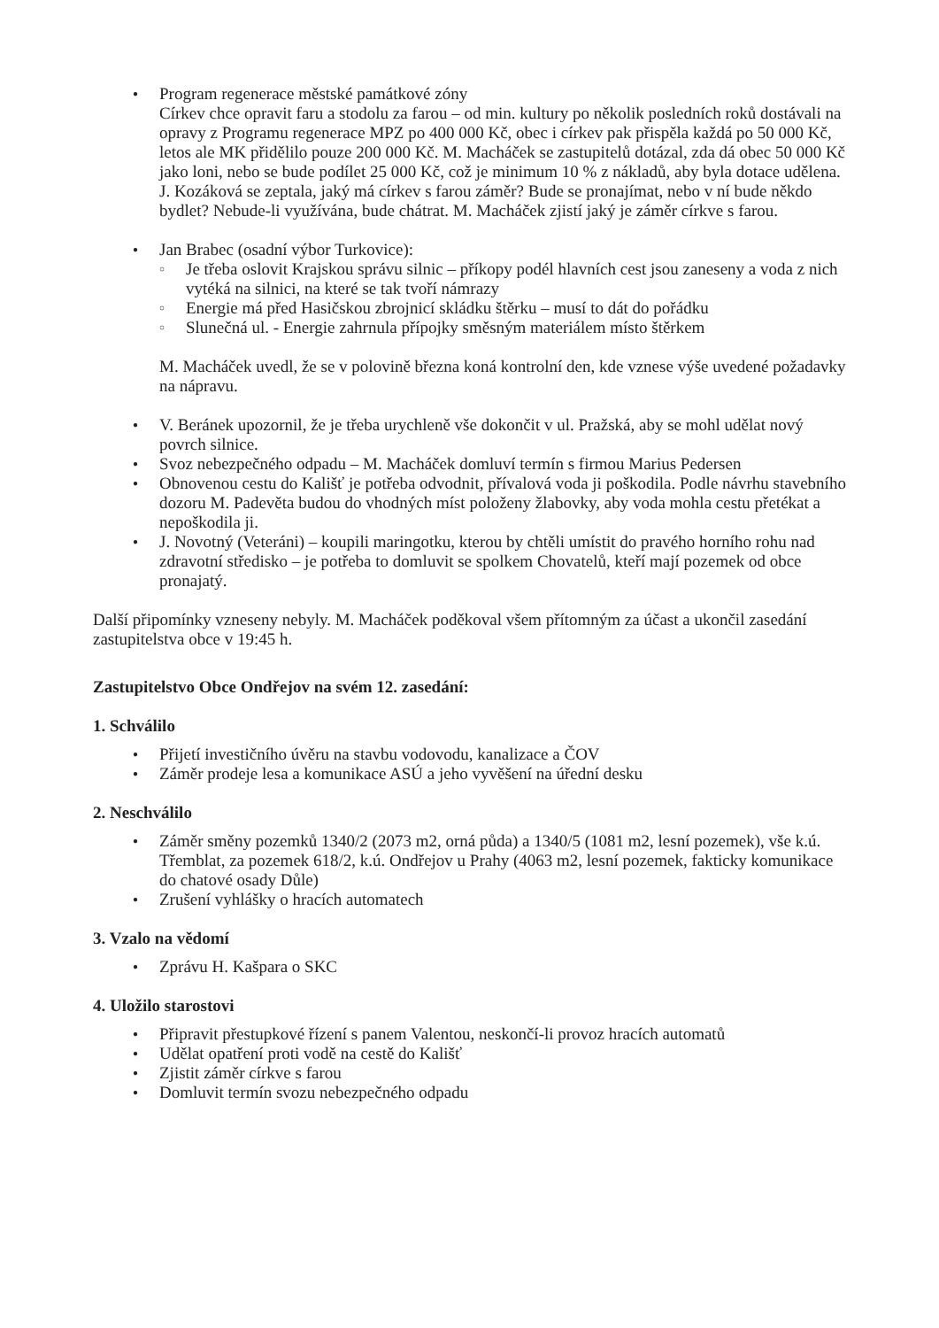● Program regenerace městské památkové zóny
Církev chce opravit faru a stodolu za farou – od min. kultury po několik posledních roků dostávali na opravy z Programu regenerace MPZ po 400 000 Kč, obec i církev pak přispěla každá po 50 000 Kč, letos ale MK přidělilo pouze 200 000 Kč. M. Macháček se zastupitelů dotázal, zda dá obec 50 000 Kč jako loni, nebo se bude podílet 25 000 Kč, což je minimum 10 % z nákladů, aby byla dotace udělena. J. Kozáková se zeptala, jaký má církev s farou záměr? Bude se pronajímat, nebo v ní bude někdo bydlet? Nebude-li využívána, bude chátrat. M. Macháček zjistí jaký je záměr církve s farou.
● Jan Brabec (osadní výbor Turkovice):
○ Je třeba oslovit Krajskou správu silnic – příkopy podél hlavních cest jsou zaneseny a voda z nich vytéká na silnici, na které se tak tvoří námrazy
○ Energie má před Hasičskou zbrojnicí skládku štěrku – musí to dát do pořádku
○ Slunečná ul. - Energie zahrnula přípojky směsným materiálem místo štěrkem
M. Macháček uvedl, že se v polovině března koná kontrolní den, kde vznese výše uvedené požadavky na nápravu.
● V. Beránek upozornil, že je třeba urychleně vše dokončit v ul. Pražská, aby se mohl udělat nový povrch silnice.
● Svoz nebezpečného odpadu – M. Macháček domluví termín s firmou Marius Pedersen
● Obnovenou cestu do Kališť je potřeba odvodnit, přívalová voda ji poškodila. Podle návrhu stavebního dozoru M. Padevěta budou do vhodných míst položeny žlabovky, aby voda mohla cestu přetékat a nepoškodila ji.
● J. Novotný (Veteráni) – koupili maringotku, kterou by chtěli umístit do pravého horního rohu nad zdravotní středisko – je potřeba to domluvit se spolkem Chovatelů, kteří mají pozemek od obce pronajatý.
Další připomínky vzneseny nebyly. M. Macháček poděkoval všem přítomným za účast a ukončil zasedání zastupitelstva obce v 19:45 h.
Zastupitelstvo Obce Ondřejov na svém 12. zasedání:
1. Schválilo
● Přijetí investičního úvěru na stavbu vodovodu, kanalizace a ČOV
● Záměr prodeje lesa a komunikace ASÚ a jeho vyvěšení na úřední desku
2. Neschválilo
● Záměr směny pozemků 1340/2 (2073 m2, orná půda) a 1340/5 (1081 m2, lesní pozemek), vše k.ú. Třemblat, za pozemek 618/2, k.ú. Ondřejov u Prahy (4063 m2, lesní pozemek, fakticky komunikace do chatové osady Důle)
● Zrušení vyhlášky o hracích automatech
3. Vzalo na vědomí
● Zprávu H. Kašpara o SKC
4. Uložilo starostovi
● Připravit přestupkové řízení s panem Valentou, neskončí-li provoz hracích automatů
● Udělat opatření proti vodě na cestě do Kališť
● Zjistit záměr církve s farou
● Domluvit termín svozu nebezpečného odpadu